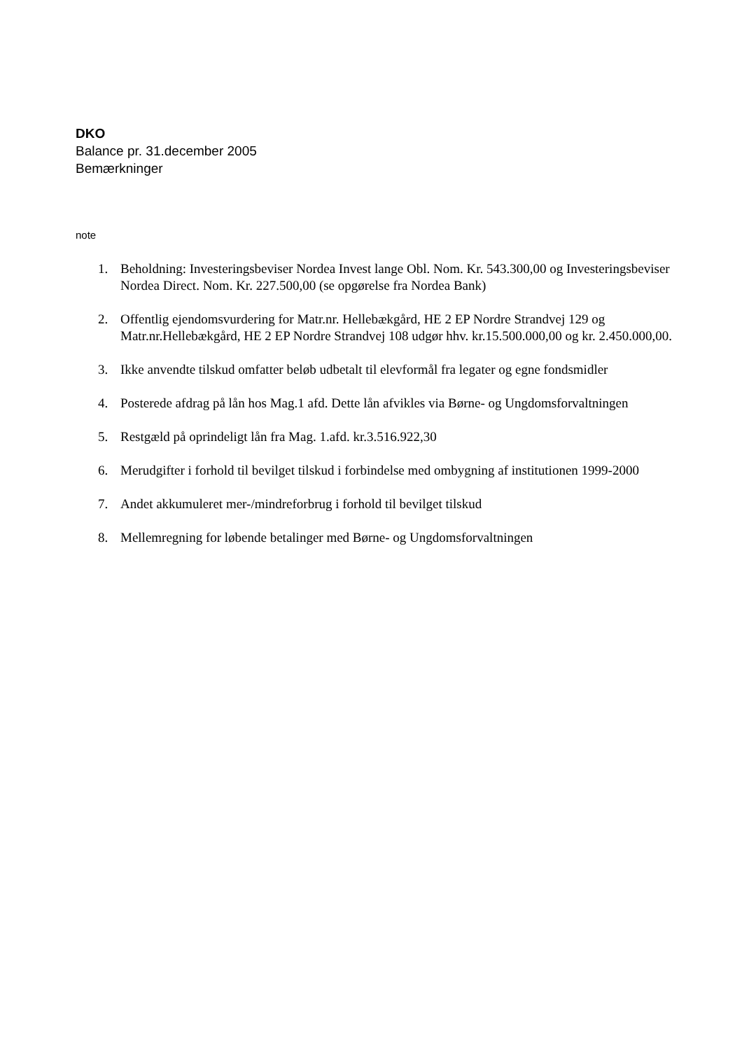DKO
Balance pr. 31.december 2005
Bemærkninger
note
1. Beholdning: Investeringsbeviser Nordea Invest lange Obl. Nom. Kr. 543.300,00 og Investeringsbeviser Nordea Direct. Nom. Kr. 227.500,00 (se opgørelse fra Nordea Bank)
2. Offentlig ejendomsvurdering for Matr.nr. Hellebækgård, HE 2 EP Nordre Strandvej 129 og Matr.nr.Hellebækgård, HE 2 EP Nordre Strandvej 108 udgør hhv. kr.15.500.000,00 og kr. 2.450.000,00.
3. Ikke anvendte tilskud omfatter beløb udbetalt til elevformål fra legater og egne fondsmidler
4. Posterede afdrag på lån hos Mag.1 afd. Dette lån afvikles via Børne- og Ungdomsforvaltningen
5. Restgæld på oprindeligt lån fra Mag. 1.afd. kr.3.516.922,30
6. Merudgifter i forhold til bevilget tilskud i forbindelse med ombygning af institutionen 1999-2000
7. Andet akkumuleret mer-/mindreforbrug i forhold til bevilget tilskud
8. Mellemregning for løbende betalinger med Børne- og Ungdomsforvaltningen